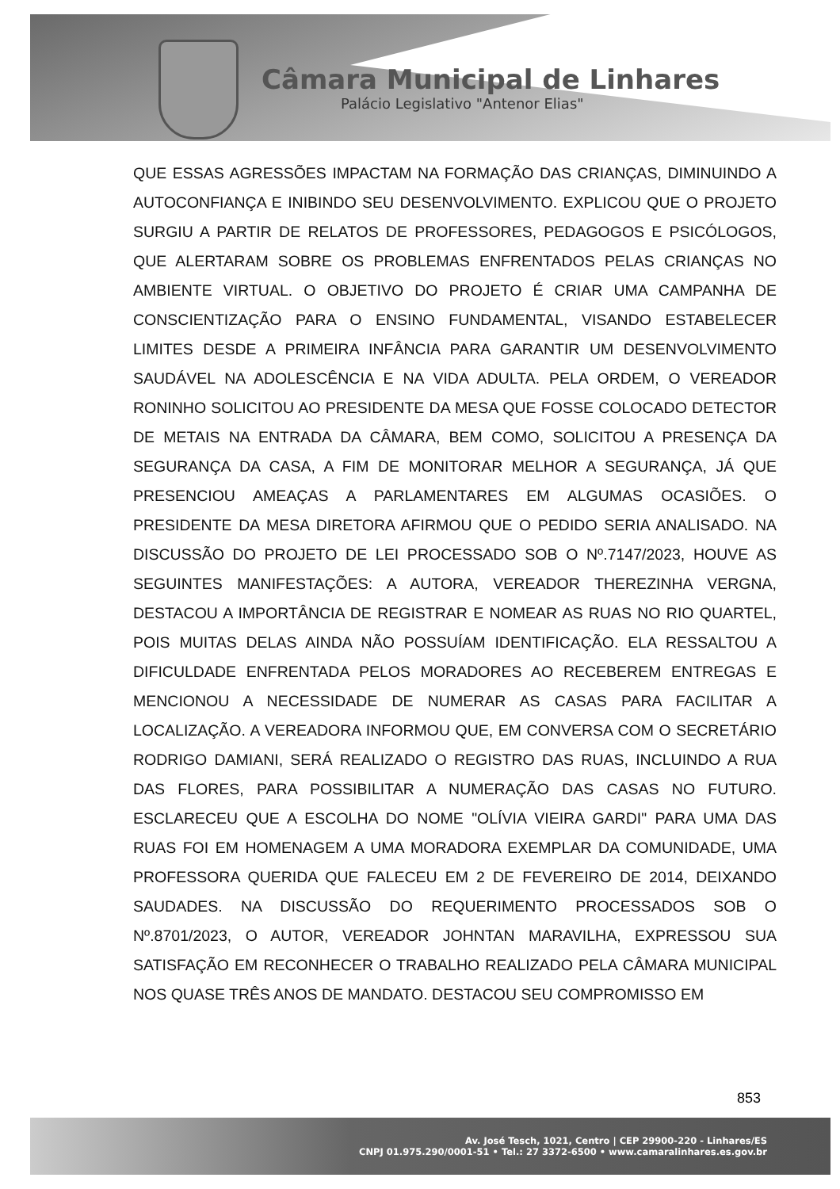Câmara Municipal de Linhares
Palácio Legislativo "Antenor Elias"
QUE ESSAS AGRESSÕES IMPACTAM NA FORMAÇÃO DAS CRIANÇAS, DIMINUINDO A AUTOCONFIANÇA E INIBINDO SEU DESENVOLVIMENTO. EXPLICOU QUE O PROJETO SURGIU A PARTIR DE RELATOS DE PROFESSORES, PEDAGOGOS E PSICÓLOGOS, QUE ALERTARAM SOBRE OS PROBLEMAS ENFRENTADOS PELAS CRIANÇAS NO AMBIENTE VIRTUAL. O OBJETIVO DO PROJETO É CRIAR UMA CAMPANHA DE CONSCIENTIZAÇÃO PARA O ENSINO FUNDAMENTAL, VISANDO ESTABELECER LIMITES DESDE A PRIMEIRA INFÂNCIA PARA GARANTIR UM DESENVOLVIMENTO SAUDÁVEL NA ADOLESCÊNCIA E NA VIDA ADULTA. PELA ORDEM, O VEREADOR RONINHO SOLICITOU AO PRESIDENTE DA MESA QUE FOSSE COLOCADO DETECTOR DE METAIS NA ENTRADA DA CÂMARA, BEM COMO, SOLICITOU A PRESENÇA DA SEGURANÇA DA CASA, A FIM DE MONITORAR MELHOR A SEGURANÇA, JÁ QUE PRESENCIOU AMEAÇAS A PARLAMENTARES EM ALGUMAS OCASIÕES. O PRESIDENTE DA MESA DIRETORA AFIRMOU QUE O PEDIDO SERIA ANALISADO. NA DISCUSSÃO DO PROJETO DE LEI PROCESSADO SOB O Nº.7147/2023, HOUVE AS SEGUINTES MANIFESTAÇÕES: A AUTORA, VEREADOR THEREZINHA VERGNA, DESTACOU A IMPORTÂNCIA DE REGISTRAR E NOMEAR AS RUAS NO RIO QUARTEL, POIS MUITAS DELAS AINDA NÃO POSSUÍAM IDENTIFICAÇÃO. ELA RESSALTOU A DIFICULDADE ENFRENTADA PELOS MORADORES AO RECEBEREM ENTREGAS E MENCIONOU A NECESSIDADE DE NUMERAR AS CASAS PARA FACILITAR A LOCALIZAÇÃO. A VEREADORA INFORMOU QUE, EM CONVERSA COM O SECRETÁRIO RODRIGO DAMIANI, SERÁ REALIZADO O REGISTRO DAS RUAS, INCLUINDO A RUA DAS FLORES, PARA POSSIBILITAR A NUMERAÇÃO DAS CASAS NO FUTURO. ESCLARECEU QUE A ESCOLHA DO NOME "OLÍVIA VIEIRA GARDI" PARA UMA DAS RUAS FOI EM HOMENAGEM A UMA MORADORA EXEMPLAR DA COMUNIDADE, UMA PROFESSORA QUERIDA QUE FALECEU EM 2 DE FEVEREIRO DE 2014, DEIXANDO SAUDADES. NA DISCUSSÃO DO REQUERIMENTO PROCESSADOS SOB O Nº.8701/2023, O AUTOR, VEREADOR JOHNTAN MARAVILHA, EXPRESSOU SUA SATISFAÇÃO EM RECONHECER O TRABALHO REALIZADO PELA CÂMARA MUNICIPAL NOS QUASE TRÊS ANOS DE MANDATO. DESTACOU SEU COMPROMISSO EM
853
Av. José Tesch, 1021, Centro | CEP 29900-220 - Linhares/ES
CNPJ 01.975.290/0001-51 • Tel.: 27 3372-6500 • www.camaralinhares.es.gov.br